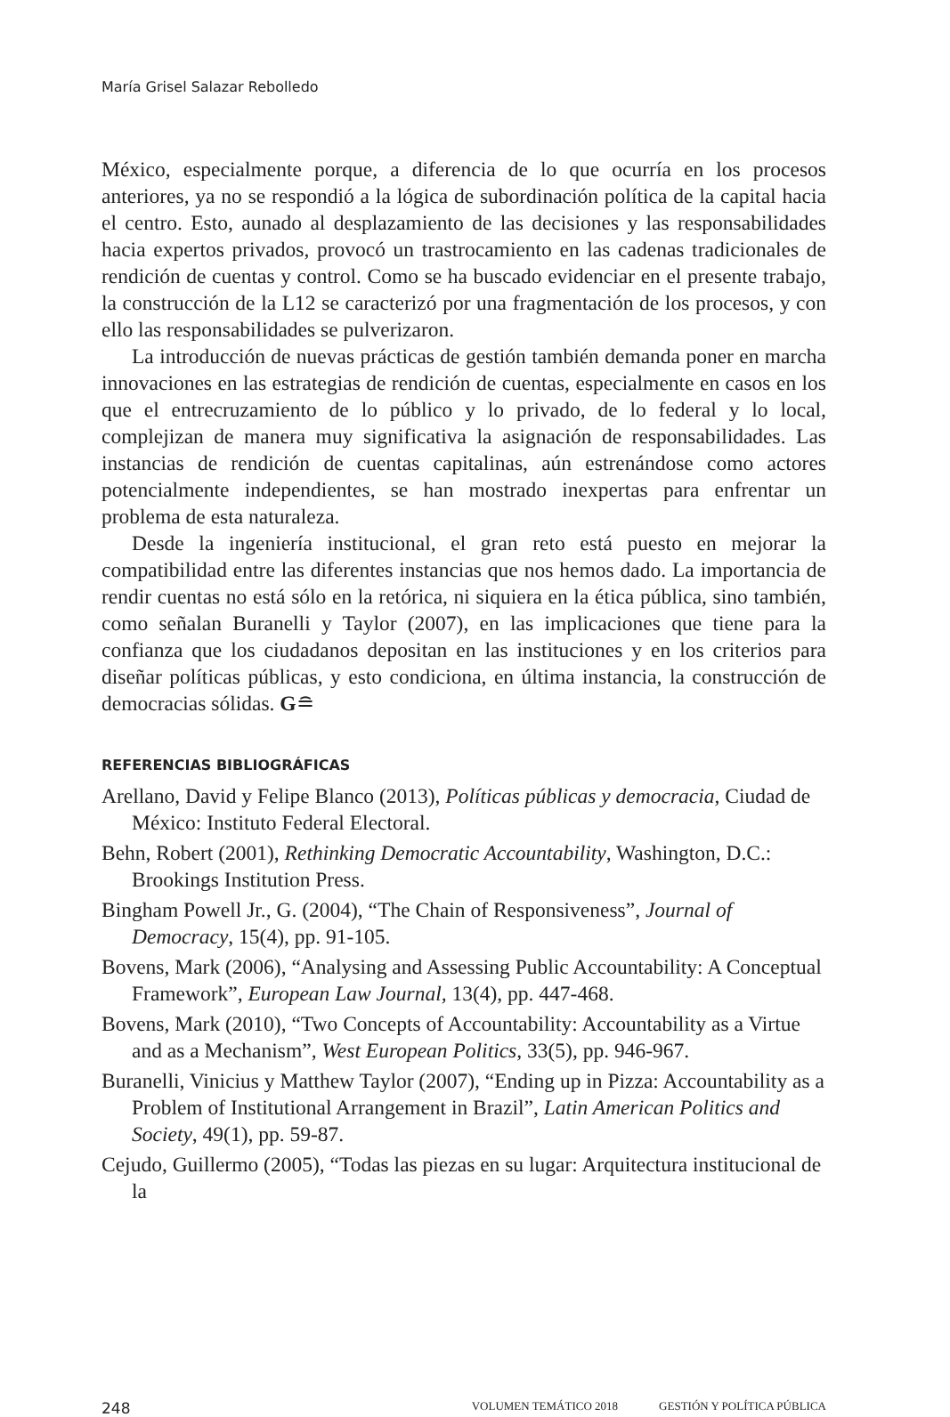María Grisel Salazar Rebolledo
México, especialmente porque, a diferencia de lo que ocurría en los procesos anteriores, ya no se respondió a la lógica de subordinación política de la capital hacia el centro. Esto, aunado al desplazamiento de las decisiones y las responsabilidades hacia expertos privados, provocó un trastrocamiento en las cadenas tradicionales de rendición de cuentas y control. Como se ha buscado evidenciar en el presente trabajo, la construcción de la L12 se caracterizó por una fragmentación de los procesos, y con ello las responsabilidades se pulverizaron.
La introducción de nuevas prácticas de gestión también demanda poner en marcha innovaciones en las estrategias de rendición de cuentas, especialmente en casos en los que el entrecruzamiento de lo público y lo privado, de lo federal y lo local, complejizan de manera muy significativa la asignación de responsabilidades. Las instancias de rendición de cuentas capitalinas, aún estrenándose como actores potencialmente independientes, se han mostrado inexpertas para enfrentar un problema de esta naturaleza.
Desde la ingeniería institucional, el gran reto está puesto en mejorar la compatibilidad entre las diferentes instancias que nos hemos dado. La importancia de rendir cuentas no está sólo en la retórica, ni siquiera en la ética pública, sino también, como señalan Buranelli y Taylor (2007), en las implicaciones que tiene para la confianza que los ciudadanos depositan en las instituciones y en los criterios para diseñar políticas públicas, y esto condiciona, en última instancia, la construcción de democracias sólidas. G≘
REFERENCIAS BIBLIOGRÁFICAS
Arellano, David y Felipe Blanco (2013), Políticas públicas y democracia, Ciudad de México: Instituto Federal Electoral.
Behn, Robert (2001), Rethinking Democratic Accountability, Washington, D.C.: Brookings Institution Press.
Bingham Powell Jr., G. (2004), “The Chain of Responsiveness”, Journal of Democracy, 15(4), pp. 91-105.
Bovens, Mark (2006), “Analysing and Assessing Public Accountability: A Conceptual Framework”, European Law Journal, 13(4), pp. 447-468.
Bovens, Mark (2010), “Two Concepts of Accountability: Accountability as a Virtue and as a Mechanism”, West European Politics, 33(5), pp. 946-967.
Buranelli, Vinicius y Matthew Taylor (2007), “Ending up in Pizza: Accountability as a Problem of Institutional Arrangement in Brazil”, Latin American Politics and Society, 49(1), pp. 59-87.
Cejudo, Guillermo (2005), “Todas las piezas en su lugar: Arquitectura institucional de la
248 VOLUMEN TEMÁTICO 2018 GESTIÓN Y POLÍTICA PÚBLICA